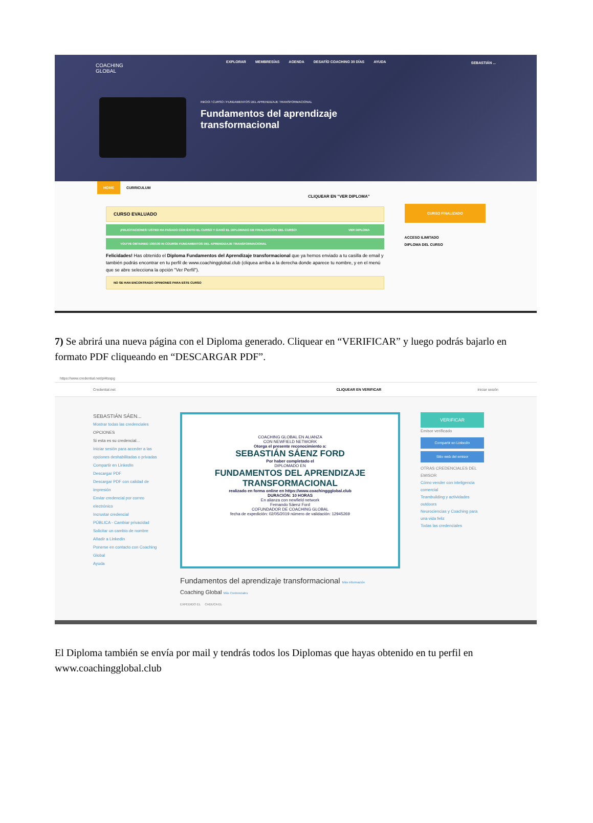COACHING
GLOBAL
EXPLORAR MEMBRESÍAS AGENDA DESAFÍO COACHING 30 DÍAS AYUDA
SEBASTIÁN ...
INICIO / CURSO / FUNDAMENTOS DEL APRENDIZAJE TRANSFORMACIONAL
Fundamentos del aprendizaje transformacional
HOME CURRICULUM
CLIQUEAR EN "VER DIPLOMA"
CURSO EVALUADO
¡FELICITACIONES! USTED HA PASADO CON ÉXITO EL CURSO Y GANÓ EL DIPLOMADO DE FINALIZACIÓN DEL CURSO! VER DIPLOMA
YOU'VE OBTAINED 100/100 IN COURSE FUNDAMENTOS DEL APRENDIZAJE TRANSFORMACIONAL
Felicidades! Has obtenido el Diploma Fundamentos del Aprendizaje transformacional que ya hemos enviado a tu casilla de email y también podrás encontrar en tu perfil de www.coachingglobal.club (cliquea arriba a la derecha donde aparece tu nombre, y en el menú que se abre selecciona la opción "Ver Perfil").
NO SE HAN ENCONTRADO OPINIONES PARA ESTE CURSO
CURSO FINALIZADO
ACCESO ILIMITADO
DIPLOMA DEL CURSO
7) Se abrirá una nueva página con el Diploma generado. Cliquear en “VERIFICAR” y luego podrás bajarlo en formato PDF cliqueando en “DESCARGAR PDF”.
https://www.credential.net/pl4tsspg
Credential.net CLIQUEAR EN VERIFICAR Iniciar sesión
SEBASTIÁN SÁEN...
Mostrar todas las credenciales
OPCIONES
Si esta es su credencial...
Iniciar sesión para acceder a las opciones deshabilitadas o privadas
Compartir en LinkedIn
Descargar PDF
Descargar PDF con calidad de impresión
Enviar credencial por correo electrónico
Incrustar credencial
PÚBLICA - Cambiar privacidad
Solicitar un cambio de nombre
Añadir a LinkedIn
Ponerse en contacto con Coaching Global
Ayuda
COACHING GLOBAL EN ALIANZA
CON NEWFIELD NETWORK
Otorga el presente reconocimiento a:
SEBASTIÁN SÁENZ FORD
Por haber completado el
DIPLOMADO EN
FUNDAMENTOS DEL APRENDIZAJE TRANSFORMACIONAL
realizado en forma online en https://www.coachinggglobal.club
DURACIÓN: 10 HORAS
En alianza con newfield network
Fernando Sáenz Ford
COFUNDADOR DE COACHING GLOBAL
fecha de expedición: 02/05/2019 número de validación: 12945269
Fundamentos del aprendizaje transformacional Más información
Coaching Global Más Credenciales
EXPEDIDO EL CADUCA EL
VERIFICAR
Emisor verificado
Compartir en LinkedIn
Sitio web del emisor
OTRAS CREDENCIALES DEL EMISOR
Cómo vender con inteligencia comercial
Teambuilding y actividades outdoors
Neurociencias y Coaching para una vida feliz
Todas las credenciales
El Diploma también se envía por mail y tendrás todos los Diplomas que hayas obtenido en tu perfil en www.coachingglobal.club